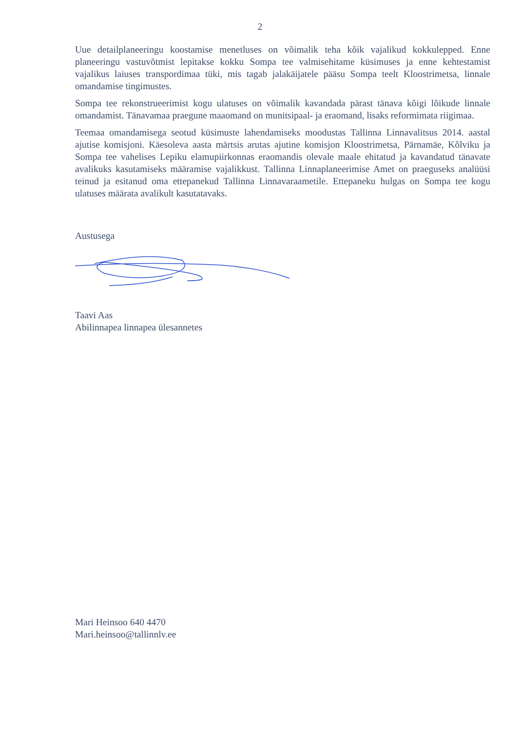2
Uue detailplaneeringu koostamise menetluses on võimalik teha kõik vajalikud kokkulepped. Enne planeeringu vastuvõtmist lepitakse kokku Sompa tee valmisehitame küsimuses ja enne kehtestamist vajalikus laiuses transpordimaa tüki, mis tagab jalakäijatele pääsu Sompa teelt Kloostrimetsa, linnale omandamise tingimustes.
Sompa tee rekonstrueerimist kogu ulatuses on võimalik kavandada pärast tänava kõigi lõikude linnale omandamist. Tänavamaa praegune maaomand on munitsipaal- ja eraomand, lisaks reformimata riigimaa.
Teemaa omandamisega seotud küsimuste lahendamiseks moodustas Tallinna Linnavalitsus 2014. aastal ajutise komisjoni. Käesoleva aasta märtsis arutas ajutine komisjon Kloostrimetsa, Pärnamäe, Kõlviku ja Sompa tee vahelises Lepiku elamupiirkonnas eraomandis olevale maale ehitatud ja kavandatud tänavate avalikuks kasutamiseks määramise vajalikkust. Tallinna Linnaplaneerimise Amet on praeguseks analüüsi teinud ja esitanud oma ettepanekud Tallinna Linnavaraametile. Ettepaneku hulgas on Sompa tee kogu ulatuses määrata avalikult kasutatavaks.
Austusega
Taavi Aas
Abilinnapea linnapea ülesannetes
Mari Heinsoo 640 4470
Mari.heinsoo@tallinnlv.ee